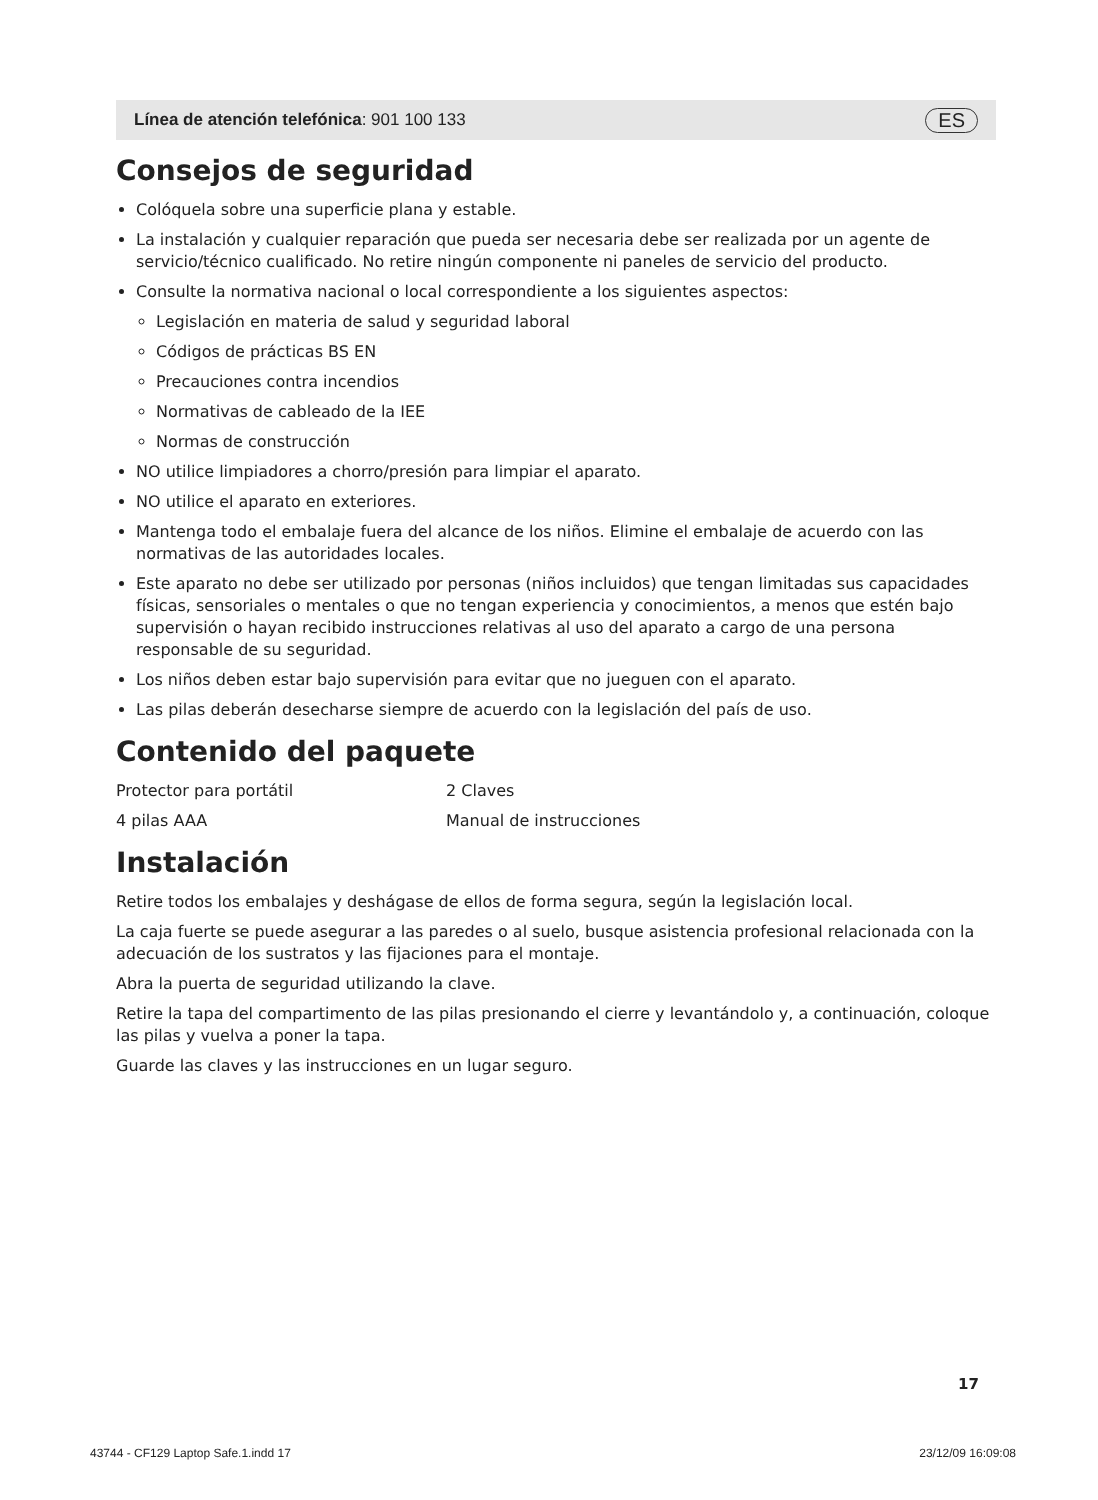Línea de atención telefónica: 901 100 133 ES
Consejos de seguridad
Colóquela sobre una superficie plana y estable.
La instalación y cualquier reparación que pueda ser necesaria debe ser realizada por un agente de servicio/técnico cualificado. No retire ningún componente ni paneles de servicio del producto.
Consulte la normativa nacional o local correspondiente a los siguientes aspectos:
Legislación en materia de salud y seguridad laboral
Códigos de prácticas BS EN
Precauciones contra incendios
Normativas de cableado de la IEE
Normas de construcción
NO utilice limpiadores a chorro/presión para limpiar el aparato.
NO utilice el aparato en exteriores.
Mantenga todo el embalaje fuera del alcance de los niños. Elimine el embalaje de acuerdo con las normativas de las autoridades locales.
Este aparato no debe ser utilizado por personas (niños incluidos) que tengan limitadas sus capacidades físicas, sensoriales o mentales o que no tengan experiencia y conocimientos, a menos que estén bajo supervisión o hayan recibido instrucciones relativas al uso del aparato a cargo de una persona responsable de su seguridad.
Los niños deben estar bajo supervisión para evitar que no jueguen con el aparato.
Las pilas deberán desecharse siempre de acuerdo con la legislación del país de uso.
Contenido del paquete
Protector para portátil 2 Claves 4 pilas AAA Manual de instrucciones
Instalación
Retire todos los embalajes y deshágase de ellos de forma segura, según la legislación local.
La caja fuerte se puede asegurar a las paredes o al suelo, busque asistencia profesional relacionada con la adecuación de los sustratos y las fijaciones para el montaje.
Abra la puerta de seguridad utilizando la clave.
Retire la tapa del compartimento de las pilas presionando el cierre y levantándolo y, a continuación, coloque las pilas y vuelva a poner la tapa.
Guarde las claves y las instrucciones en un lugar seguro.
17
43744 - CF129 Laptop Safe.1.indd 17 23/12/09 16:09:08